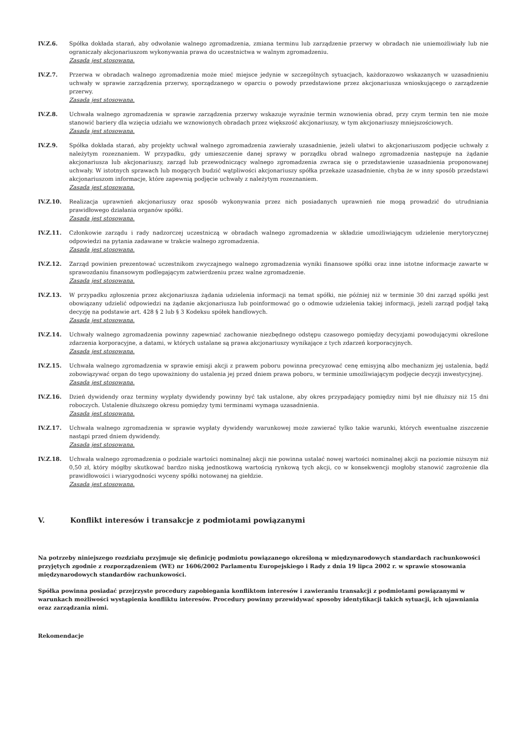IV.Z.6. Spółka dokłada starań, aby odwołanie walnego zgromadzenia, zmiana terminu lub zarządzenie przerwy w obradach nie uniemożliwiały lub nie ograniczały akcjonariuszom wykonywania prawa do uczestnictwa w walnym zgromadzeniu.
Zasada jest stosowana.
IV.Z.7. Przerwa w obradach walnego zgromadzenia może mieć miejsce jedynie w szczególnych sytuacjach, każdorazowo wskazanych w uzasadnieniu uchwały w sprawie zarządzenia przerwy, sporządzanego w oparciu o powody przedstawione przez akcjonariusza wnioskującego o zarządzenie przerwy.
Zasada jest stosowana.
IV.Z.8. Uchwała walnego zgromadzenia w sprawie zarządzenia przerwy wskazuje wyraźnie termin wznowienia obrad, przy czym termin ten nie może stanowić bariery dla wzięcia udziału we wznowionych obradach przez większość akcjonariuszy, w tym akcjonariuszy mniejszościowych.
Zasada jest stosowana.
IV.Z.9. Spółka dokłada starań, aby projekty uchwał walnego zgromadzenia zawierały uzasadnienie, jeżeli ułatwi to akcjonariuszom podjęcie uchwały z należytym rozeznaniem. W przypadku, gdy umieszczenie danej sprawy w porządku obrad walnego zgromadzenia następuje na żądanie akcjonariusza lub akcjonariuszy, zarząd lub przewodniczący walnego zgromadzenia zwraca się o przedstawienie uzasadnienia proponowanej uchwały. W istotnych sprawach lub mogących budzić wątpliwości akcjonariuszy spółka przekaże uzasadnienie, chyba że w inny sposób przedstawi akcjonariuszom informacje, które zapewnią podjęcie uchwały z należytym rozeznaniem.
Zasada jest stosowana.
IV.Z.10. Realizacja uprawnień akcjonariuszy oraz sposób wykonywania przez nich posiadanych uprawnień nie mogą prowadzić do utrudniania prawidłowego działania organów spółki.
Zasada jest stosowana.
IV.Z.11. Członkowie zarządu i rady nadzorczej uczestniczą w obradach walnego zgromadzenia w składzie umożliwiającym udzielenie merytorycznej odpowiedzi na pytania zadawane w trakcie walnego zgromadzenia.
Zasada jest stosowana.
IV.Z.12. Zarząd powinien prezentować uczestnikom zwyczajnego walnego zgromadzenia wyniki finansowe spółki oraz inne istotne informacje zawarte w sprawozdaniu finansowym podlegającym zatwierdzeniu przez walne zgromadzenie.
Zasada jest stosowana.
IV.Z.13. W przypadku zgłoszenia przez akcjonariusza żądania udzielenia informacji na temat spółki, nie później niż w terminie 30 dni zarząd spółki jest obowiązany udzielić odpowiedzi na żądanie akcjonariusza lub poinformować go o odmowie udzielenia takiej informacji, jeżeli zarząd podjął taką decyzję na podstawie art. 428 § 2 lub § 3 Kodeksu spółek handlowych.
Zasada jest stosowana.
IV.Z.14. Uchwały walnego zgromadzenia powinny zapewniać zachowanie niezbędnego odstępu czasowego pomiędzy decyzjami powodującymi określone zdarzenia korporacyjne, a datami, w których ustalane są prawa akcjonariuszy wynikające z tych zdarzeń korporacyjnych.
Zasada jest stosowana.
IV.Z.15. Uchwała walnego zgromadzenia w sprawie emisji akcji z prawem poboru powinna precyzować cenę emisyjną albo mechanizm jej ustalenia, bądź zobowiązywać organ do tego upoważniony do ustalenia jej przed dniem prawa poboru, w terminie umożliwiającym podjęcie decyzji inwestycyjnej.
Zasada jest stosowana.
IV.Z.16. Dzień dywidendy oraz terminy wypłaty dywidendy powinny być tak ustalone, aby okres przypadający pomiędzy nimi był nie dłuższy niż 15 dni roboczych. Ustalenie dłuższego okresu pomiędzy tymi terminami wymaga uzasadnienia.
Zasada jest stosowana.
IV.Z.17. Uchwała walnego zgromadzenia w sprawie wypłaty dywidendy warunkowej może zawierać tylko takie warunki, których ewentualne ziszczenie nastąpi przed dniem dywidendy.
Zasada jest stosowana.
IV.Z.18. Uchwała walnego zgromadzenia o podziale wartości nominalnej akcji nie powinna ustalać nowej wartości nominalnej akcji na poziomie niższym niż 0,50 zł, który mógłby skutkować bardzo niską jednostkową wartością rynkową tych akcji, co w konsekwencji mogłoby stanowić zagrożenie dla prawidłowości i wiarygodności wyceny spółki notowanej na giełdzie.
Zasada jest stosowana.
V. Konflikt interesów i transakcje z podmiotami powiązanymi
Na potrzeby niniejszego rozdziału przyjmuje się definicję podmiotu powiązanego określoną w międzynarodowych standardach rachunkowości przyjętych zgodnie z rozporządzeniem (WE) nr 1606/2002 Parlamentu Europejskiego i Rady z dnia 19 lipca 2002 r. w sprawie stosowania międzynarodowych standardów rachunkowości.
Spółka powinna posiadać przejrzyste procedury zapobiegania konfliktom interesów i zawieraniu transakcji z podmiotami powiązanymi w warunkach możliwości wystąpienia konfliktu interesów. Procedury powinny przewidywać sposoby identyfikacji takich sytuacji, ich ujawniania oraz zarządzania nimi.
Rekomendacje